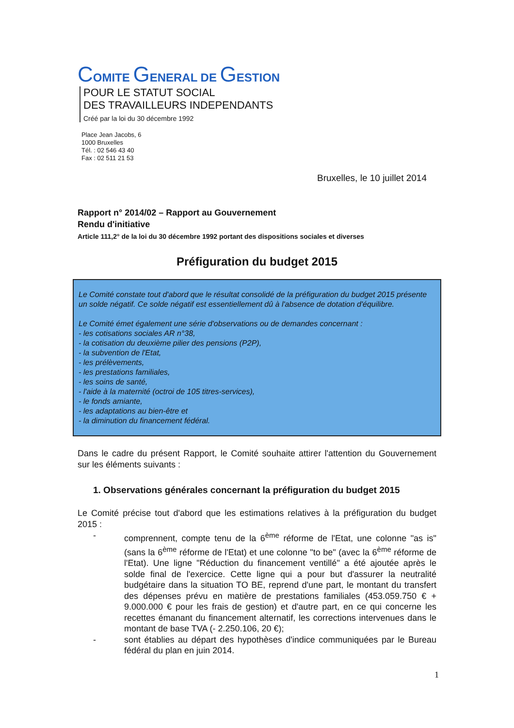COMITE GENERAL DE GESTION
POUR LE STATUT SOCIAL
DES TRAVAILLEURS INDEPENDANTS
Créé par la loi du 30 décembre 1992
Place Jean Jacobs, 6
1000 Bruxelles
Tél. : 02 546 43 40
Fax : 02 511 21 53
Bruxelles, le 10 juillet 2014
Rapport n° 2014/02 – Rapport au Gouvernement
Rendu d'initiative
Article 111,2° de la loi du 30 décembre 1992 portant des dispositions sociales et diverses
Préfiguration du budget 2015
Le Comité constate tout d'abord que le résultat consolidé de la préfiguration du budget 2015 présente un solde négatif. Ce solde négatif est essentiellement dû à l'absence de dotation d'équilibre.
Le Comité émet également une série d'observations ou de demandes concernant :
- les cotisations sociales AR n°38,
- la cotisation du deuxième pilier des pensions (P2P),
- la subvention de l'Etat,
- les prélèvements,
- les prestations familiales,
- les soins de santé,
- l'aide à la maternité (octroi de 105 titres-services),
- le fonds amiante,
- les adaptations au bien-être et
- la diminution du financement fédéral.
Dans le cadre du présent Rapport, le Comité souhaite attirer l'attention du Gouvernement sur les éléments suivants :
1. Observations générales concernant la préfiguration du budget 2015
Le Comité précise tout d'abord que les estimations relatives à la préfiguration du budget 2015 :
- comprennent, compte tenu de la 6<sup>ème</sup> réforme de l'Etat, une colonne "as is" (sans la 6<sup>ème</sup> réforme de l'Etat) et une colonne "to be" (avec la 6<sup>ème</sup> réforme de l'Etat). Une ligne "Réduction du financement ventillé" a été ajoutée après le solde final de l'exercice. Cette ligne qui a pour but d'assurer la neutralité budgétaire dans la situation TO BE, reprend d'une part, le montant du transfert des dépenses prévu en matière de prestations familiales (453.059.750 € + 9.000.000 € pour les frais de gestion) et d'autre part, en ce qui concerne les recettes émanant du financement alternatif, les corrections intervenues dans le montant de base TVA (- 2.250.106, 20 €);
- sont établies au départ des hypothèses d'indice communiquées par le Bureau fédéral du plan en juin 2014.
1